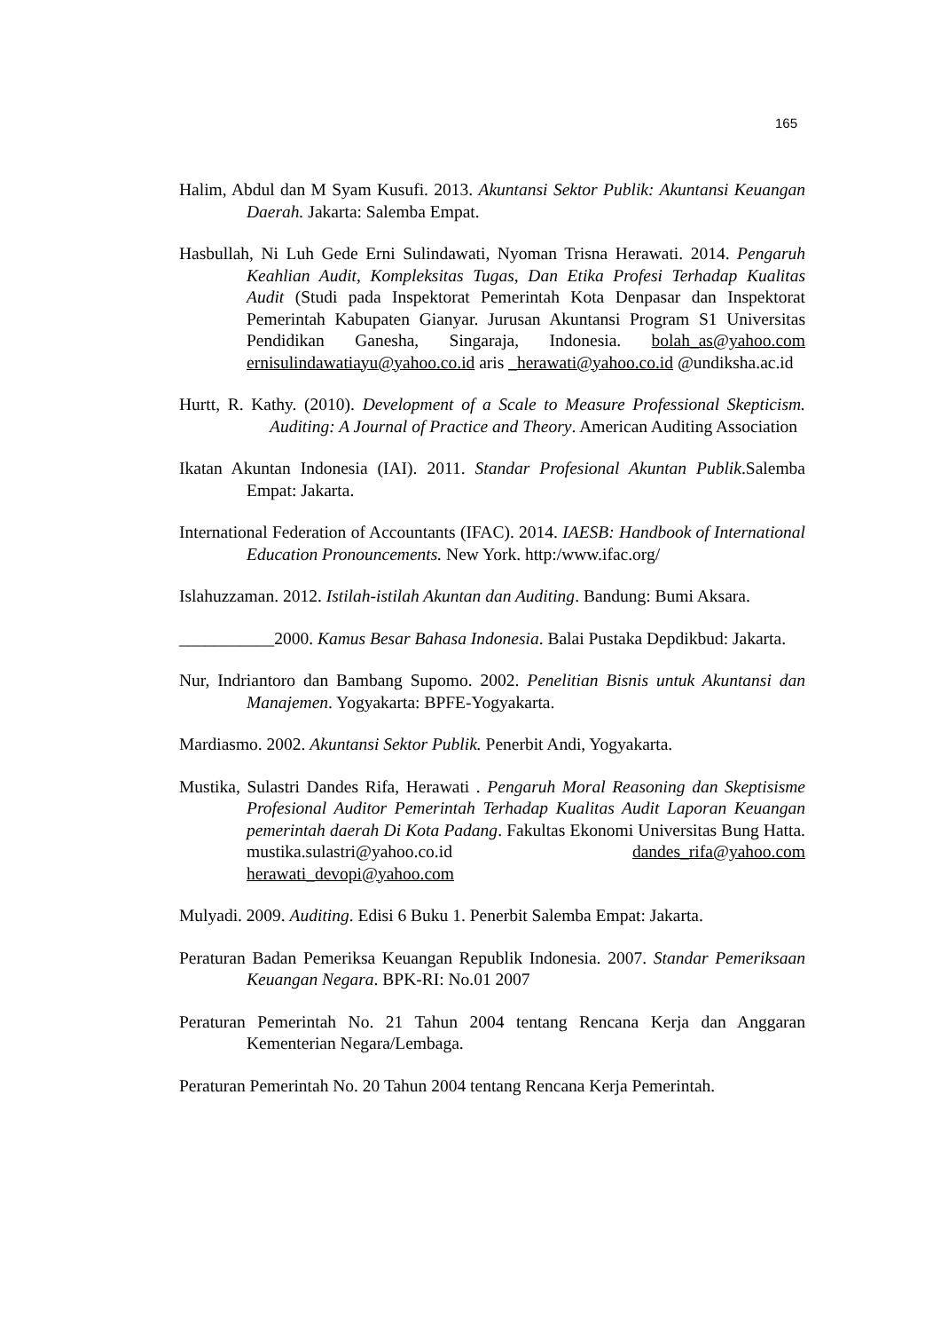165
Halim, Abdul dan M Syam Kusufi. 2013. Akuntansi Sektor Publik: Akuntansi Keuangan Daerah. Jakarta: Salemba Empat.
Hasbullah, Ni Luh Gede Erni Sulindawati, Nyoman Trisna Herawati. 2014. Pengaruh Keahlian Audit, Kompleksitas Tugas, Dan Etika Profesi Terhadap Kualitas Audit (Studi pada Inspektorat Pemerintah Kota Denpasar dan Inspektorat Pemerintah Kabupaten Gianyar. Jurusan Akuntansi Program S1 Universitas Pendidikan Ganesha, Singaraja, Indonesia. bolah_as@yahoo.com ernisulindawatiayu@yahoo.co.id aris _herawati@yahoo.co.id @undiksha.ac.id
Hurtt, R. Kathy. (2010). Development of a Scale to Measure Professional Skepticism. Auditing: A Journal of Practice and Theory. American Auditing Association
Ikatan Akuntan Indonesia (IAI). 2011. Standar Profesional Akuntan Publik.Salemba Empat: Jakarta.
International Federation of Accountants (IFAC). 2014. IAESB: Handbook of International Education Pronouncements. New York. http:/www.ifac.org/
Islahuzzaman. 2012. Istilah-istilah Akuntan dan Auditing. Bandung: Bumi Aksara.
___________2000. Kamus Besar Bahasa Indonesia. Balai Pustaka Depdikbud: Jakarta.
Nur, Indriantoro dan Bambang Supomo. 2002. Penelitian Bisnis untuk Akuntansi dan Manajemen. Yogyakarta: BPFE-Yogyakarta.
Mardiasmo. 2002. Akuntansi Sektor Publik. Penerbit Andi, Yogyakarta.
Mustika, Sulastri Dandes Rifa, Herawati . Pengaruh Moral Reasoning dan Skeptisisme Profesional Auditor Pemerintah Terhadap Kualitas Audit Laporan Keuangan pemerintah daerah Di Kota Padang. Fakultas Ekonomi Universitas Bung Hatta. mustika.sulastri@yahoo.co.id dandes_rifa@yahoo.com herawati_devopi@yahoo.com
Mulyadi. 2009. Auditing. Edisi 6 Buku 1. Penerbit Salemba Empat: Jakarta.
Peraturan Badan Pemeriksa Keuangan Republik Indonesia. 2007. Standar Pemeriksaan Keuangan Negara. BPK-RI: No.01 2007
Peraturan Pemerintah No. 21 Tahun 2004 tentang Rencana Kerja dan Anggaran Kementerian Negara/Lembaga.
Peraturan Pemerintah No. 20 Tahun 2004 tentang Rencana Kerja Pemerintah.